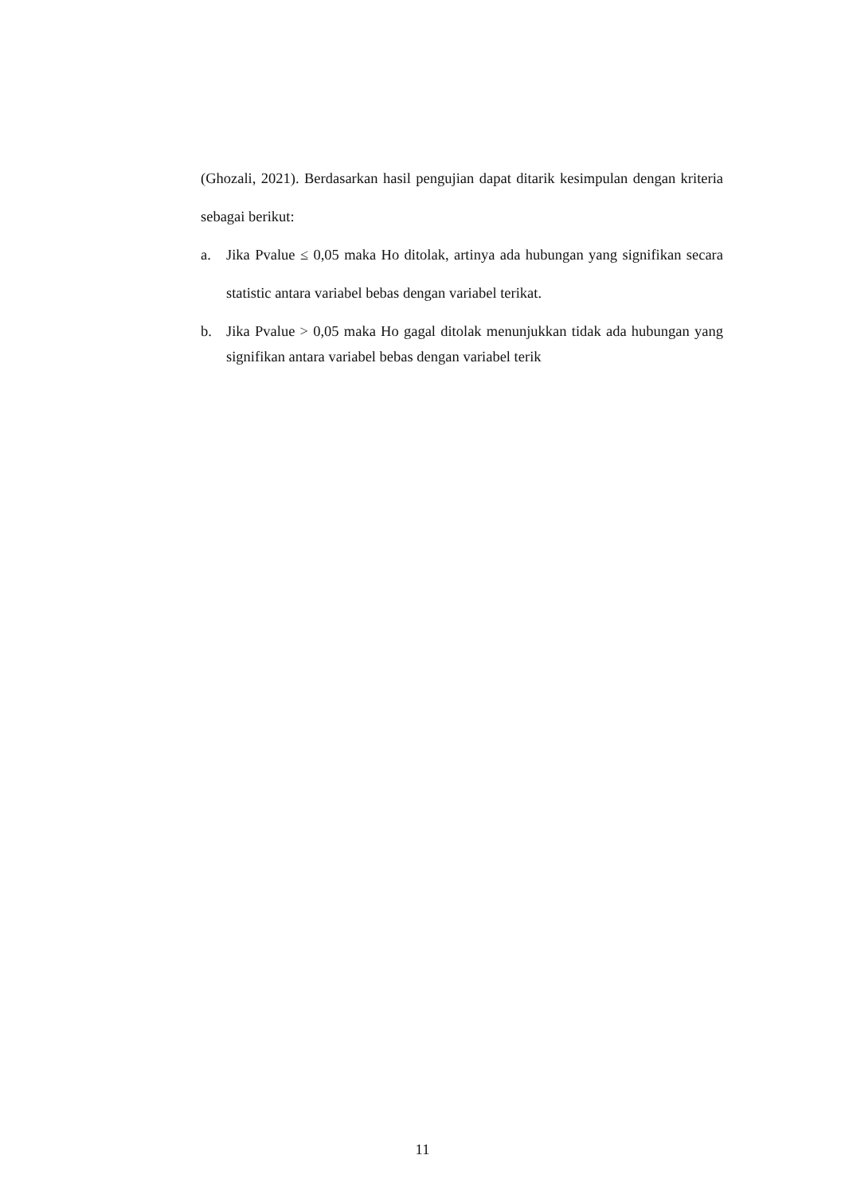(Ghozali, 2021). Berdasarkan hasil pengujian dapat ditarik kesimpulan dengan kriteria sebagai berikut:
a. Jika Pvalue ≤ 0,05 maka Ho ditolak, artinya ada hubungan yang signifikan secara statistic antara variabel bebas dengan variabel terikat.
b. Jika Pvalue > 0,05 maka Ho gagal ditolak menunjukkan tidak ada hubungan yang signifikan antara variabel bebas dengan variabel terik
11